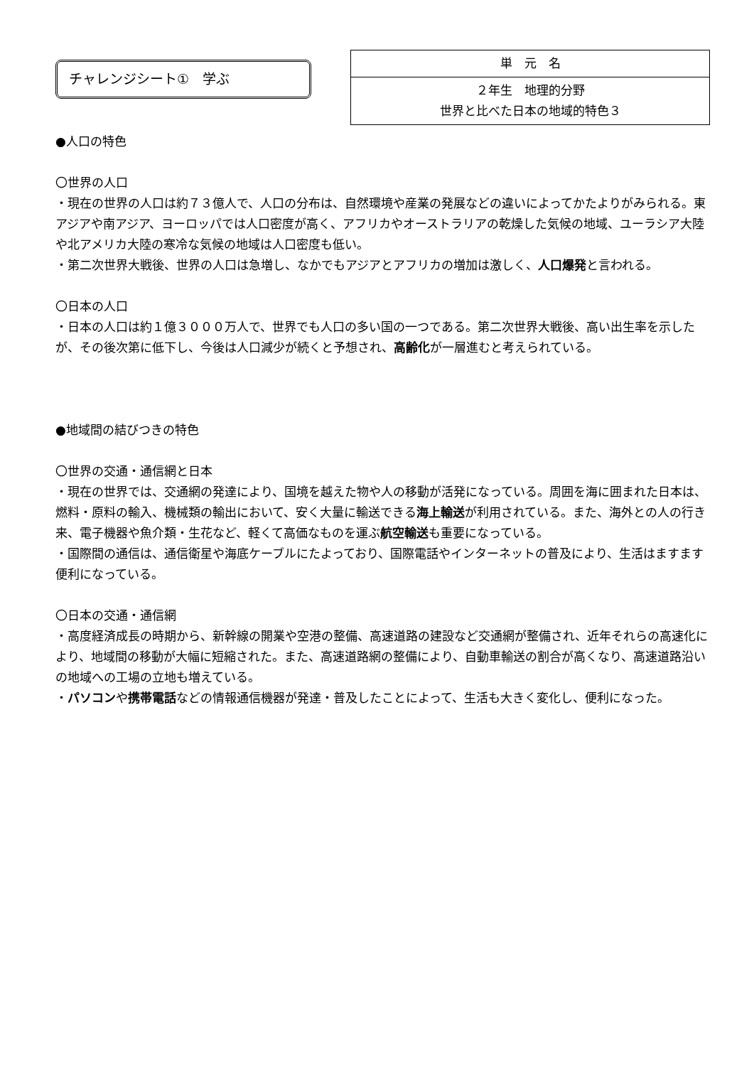チャレンジシート①　学ぶ
| 単 元 名 |
| --- |
| ２年生 地理的分野 世界と比べた日本の地域的特色３ |
●人口の特色
〇世界の人口
・現在の世界の人口は約７３億人で、人口の分布は、自然環境や産業の発展などの違いによってかたよりがみられる。東アジアや南アジア、ヨーロッパでは人口密度が高く、アフリカやオーストラリアの乾燥した気候の地域、ユーラシア大陸や北アメリカ大陸の寒冷な気候の地域は人口密度も低い。
・第二次世界大戦後、世界の人口は急増し、なかでもアジアとアフリカの増加は激しく、人口爆発と言われる。
〇日本の人口
・日本の人口は約１億３０００万人で、世界でも人口の多い国の一つである。第二次世界大戦後、高い出生率を示したが、その後次第に低下し、今後は人口減少が続くと予想され、高齢化が一層進むと考えられている。
●地域間の結びつきの特色
〇世界の交通・通信網と日本
・現在の世界では、交通網の発達により、国境を越えた物や人の移動が活発になっている。周囲を海に囲まれた日本は、燃料・原料の輸入、機械類の輸出において、安く大量に輸送できる海上輸送が利用されている。また、海外との人の行き来、電子機器や魚介類・生花など、軽くて高価なものを運ぶ航空輸送も重要になっている。
・国際間の通信は、通信衛星や海底ケーブルにたよっており、国際電話やインターネットの普及により、生活はますます便利になっている。
〇日本の交通・通信網
・高度経済成長の時期から、新幹線の開業や空港の整備、高速道路の建設など交通網が整備され、近年それらの高速化により、地域間の移動が大幅に短縮された。また、高速道路網の整備により、自動車輸送の割合が高くなり、高速道路沿いの地域への工場の立地も増えている。
・パソコンや携帯電話などの情報通信機器が発達・普及したことによって、生活も大きく変化し、便利になった。